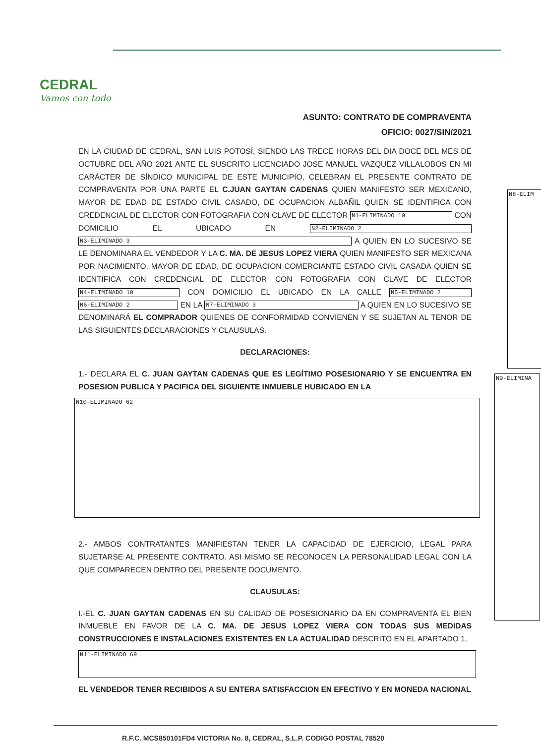CEDRAL
Vamos con todo
ASUNTO: CONTRATO DE COMPRAVENTA
OFICIO: 0027/SIN/2021
EN LA CIUDAD DE CEDRAL, SAN LUIS POTOSÍ, SIENDO LAS TRECE HORAS DEL DIA DOCE DEL MES DE OCTUBRE DEL AÑO 2021 ANTE EL SUSCRITO LICENCIADO JOSE MANUEL VAZQUEZ VILLALOBOS EN MI CARÁCTER DE SÍNDICO MUNICIPAL DE ESTE MUNICIPIO, CELEBRAN EL PRESENTE CONTRATO DE COMPRAVENTA POR UNA PARTE EL C.JUAN GAYTAN CADENAS QUIEN MANIFESTO SER MEXICANO, MAYOR DE EDAD DE ESTADO CIVIL CASADO, DE OCUPACION ALBAÑIL QUIEN SE IDENTIFICA CON CREDENCIAL DE ELECTOR CON FOTOGRAFIA CON CLAVE DE ELECTOR N1-ELIMINADO 10 CON DOMICILIO EL UBICADO EN N2-ELIMINADO 2 N3-ELIMINADO 3 A QUIEN EN LO SUCESIVO SE LE DENOMINARA EL VENDEDOR Y LA C. MA. DE JESUS LOPEZ VIERA QUIEN MANIFESTO SER MEXICANA POR NACIMIENTO, MAYOR DE EDAD, DE OCUPACION COMERCIANTE ESTADO CIVIL CASADA QUIEN SE IDENTIFICA CON CREDENCIAL DE ELECTOR CON FOTOGRAFIA CON CLAVE DE ELECTOR N4-ELIMINADO 10 CON DOMICILIO EL UBICADO EN LA CALLE N5-ELIMINADO 2 N6-ELIMINADO 2 EN LA N7-ELIMINADO 3 A QUIEN EN LO SUCESIVO SE DENOMINARÁ EL COMPRADOR QUIENES DE CONFORMIDAD CONVIENEN Y SE SUJETAN AL TENOR DE LAS SIGUIENTES DECLARACIONES Y CLAUSULAS.
DECLARACIONES:
1.- DECLARA EL C. JUAN GAYTAN CADENAS QUE ES LEGÍTIMO POSESIONARIO Y SE ENCUENTRA EN POSESION PUBLICA Y PACIFICA DEL SIGUIENTE INMUEBLE HUBICADO EN LA
N10-ELIMINADO 62
2.- AMBOS CONTRATANTES MANIFIESTAN TENER LA CAPACIDAD DE EJERCICIO, LEGAL PARA SUJETARSE AL PRESENTE CONTRATO. ASI MISMO SE RECONOCEN LA PERSONALIDAD LEGAL CON LA QUE COMPARECEN DENTRO DEL PRESENTE DOCUMENTO.
CLAUSULAS:
I.-EL C. JUAN GAYTAN CADENAS EN SU CALIDAD DE POSESIONARIO DA EN COMPRAVENTA EL BIEN INMUEBLE EN FAVOR DE LA C. MA. DE JESUS LOPEZ VIERA CON TODAS SUS MEDIDAS CONSTRUCCIONES E INSTALACIONES EXISTENTES EN LA ACTUALIDAD DESCRITO EN EL APARTADO 1.
N11-ELIMINADO 69
EL VENDEDOR TENER RECIBIDOS A SU ENTERA SATISFACCION EN EFECTIVO Y EN MONEDA NACIONAL
N8-ELIM
N9-ELIMINA
R.F.C. MCS850101FD4 VICTORIA No. 8, CEDRAL, S.L.P. CODIGO POSTAL 78520